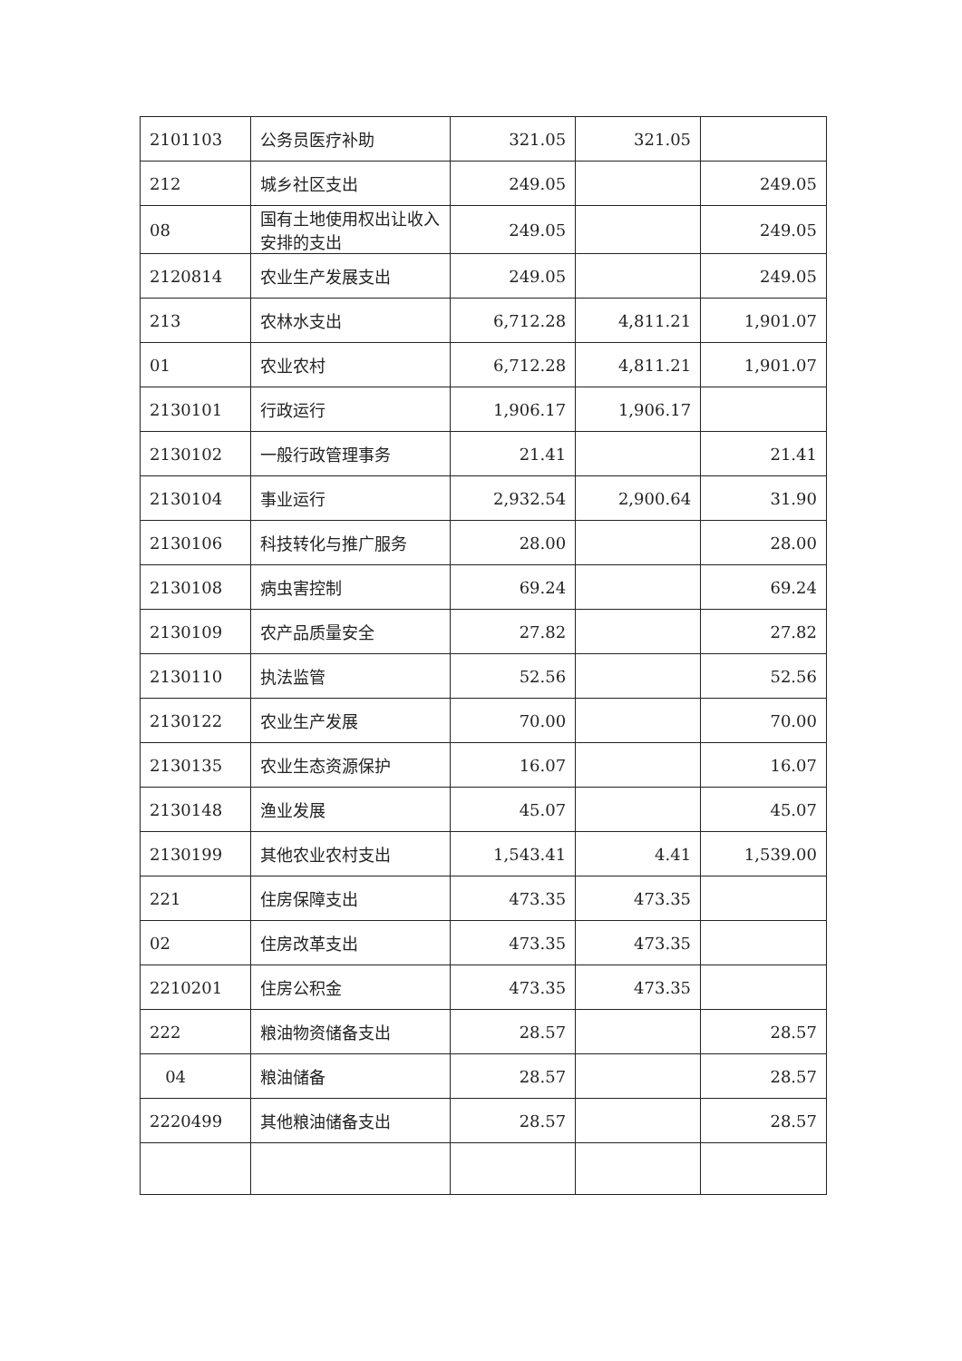| 2101103 | 公务员医疗补助 | 321.05 | 321.05 | |
| 212 | 城乡社区支出 | 249.05 | | 249.05 |
| 08 | 国有土地使用权出让收入安排的支出 | 249.05 | | 249.05 |
| 2120814 | 农业生产发展支出 | 249.05 | | 249.05 |
| 213 | 农林水支出 | 6,712.28 | 4,811.21 | 1,901.07 |
| 01 | 农业农村 | 6,712.28 | 4,811.21 | 1,901.07 |
| 2130101 | 行政运行 | 1,906.17 | 1,906.17 | |
| 2130102 | 一般行政管理事务 | 21.41 | | 21.41 |
| 2130104 | 事业运行 | 2,932.54 | 2,900.64 | 31.90 |
| 2130106 | 科技转化与推广服务 | 28.00 | | 28.00 |
| 2130108 | 病虫害控制 | 69.24 | | 69.24 |
| 2130109 | 农产品质量安全 | 27.82 | | 27.82 |
| 2130110 | 执法监管 | 52.56 | | 52.56 |
| 2130122 | 农业生产发展 | 70.00 | | 70.00 |
| 2130135 | 农业生态资源保护 | 16.07 | | 16.07 |
| 2130148 | 渔业发展 | 45.07 | | 45.07 |
| 2130199 | 其他农业农村支出 | 1,543.41 | 4.41 | 1,539.00 |
| 221 | 住房保障支出 | 473.35 | 473.35 | |
| 02 | 住房改革支出 | 473.35 | 473.35 | |
| 2210201 | 住房公积金 | 473.35 | 473.35 | |
| 222 | 粮油物资储备支出 | 28.57 | | 28.57 |
| 04 | 粮油储备 | 28.57 | | 28.57 |
| 2220499 | 其他粮油储备支出 | 28.57 | | 28.57 |